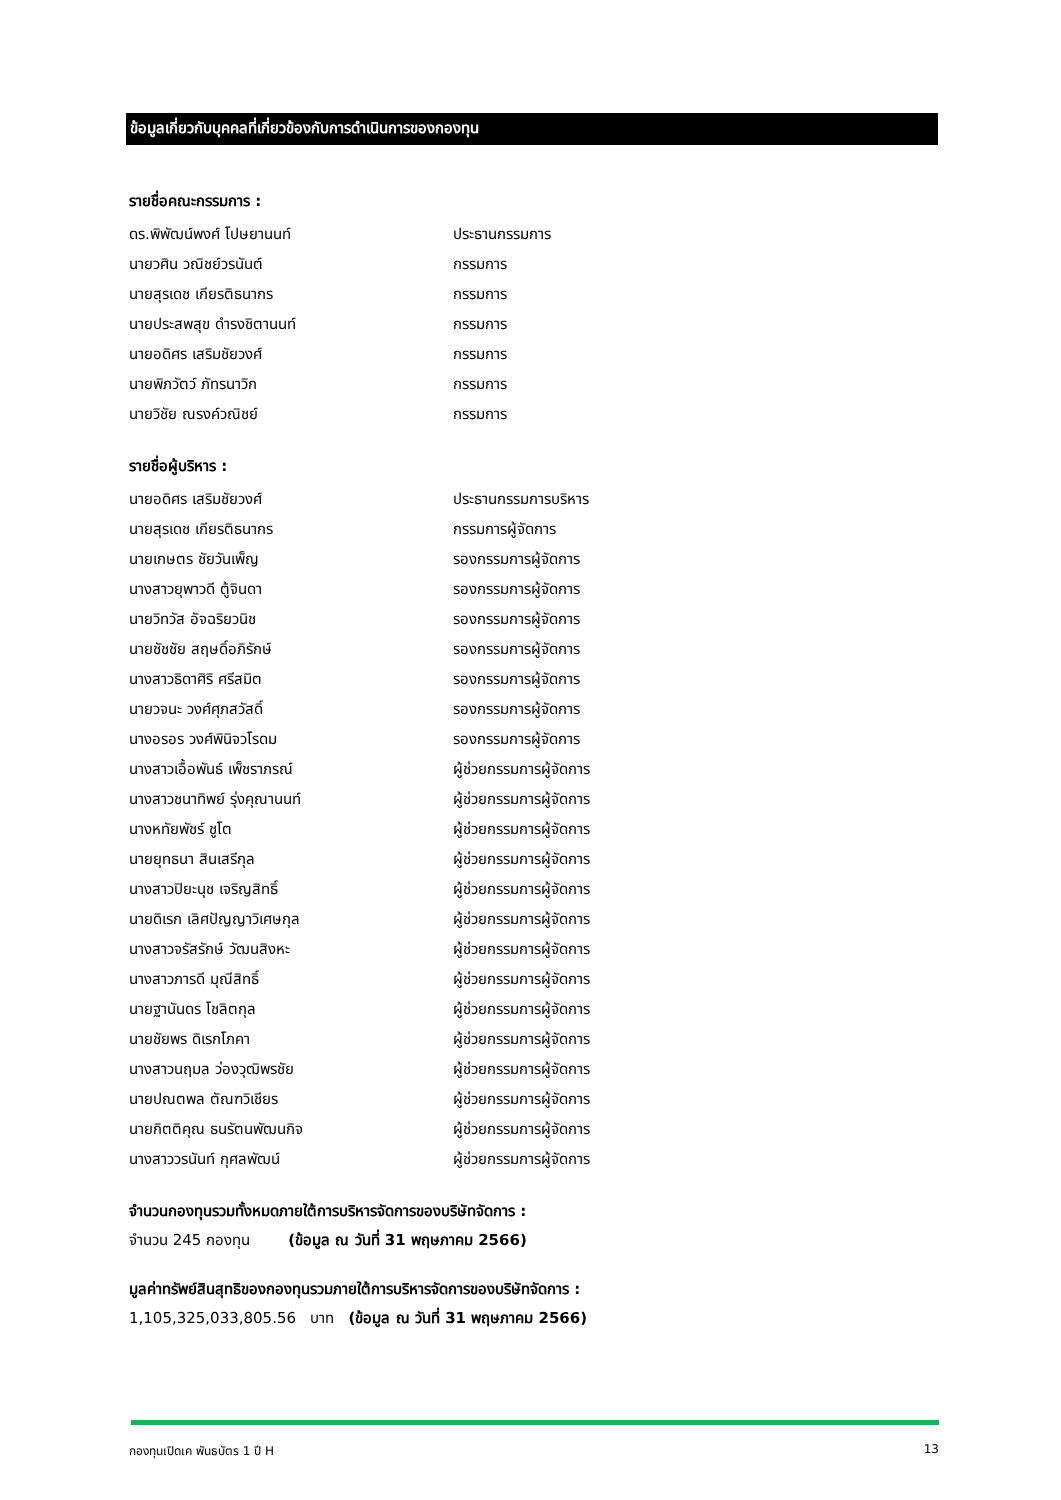ข้อมูลเกี่ยวกับบุคคลที่เกี่ยวข้องกับการดำเนินการของกองทุน
รายชื่อคณะกรรมการ :
| ดร.พิพัฒน์พงศ์ โปษยานนท์ | ประธานกรรมการ |
| นายวศิน วณิชย์วรนันต์ | กรรมการ |
| นายสุรเดช เกียรติธนากร | กรรมการ |
| นายประสพสุข ดำรงชิตานนท์ | กรรมการ |
| นายอดิศร เสริมชัยวงศ์ | กรรมการ |
| นายพิภวัตว์ ภัทรนาวิก | กรรมการ |
| นายวิชัย ณรงค์วณิชย์ | กรรมการ |
รายชื่อผู้บริหาร :
| นายอดิศร เสริมชัยวงศ์ | ประธานกรรมการบริหาร |
| นายสุรเดช เกียรติธนากร | กรรมการผู้จัดการ |
| นายเกษตร ชัยวันเพ็ญ | รองกรรมการผู้จัดการ |
| นางสาวยุพาวดี ตู้จินดา | รองกรรมการผู้จัดการ |
| นายวิทวัส อัจฉริยวนิช | รองกรรมการผู้จัดการ |
| นายชัชชัย สฤษดิ์อภิรักษ์ | รองกรรมการผู้จัดการ |
| นางสาวธิดาศิริ ศรีสมิต | รองกรรมการผู้จัดการ |
| นายวจนะ วงศ์ศุภสวัสดิ์ | รองกรรมการผู้จัดการ |
| นางอรอร วงศ์พินิจวโรดม | รองกรรมการผู้จัดการ |
| นางสาวเอื้อพันธ์ เพ็ชราภรณ์ | ผู้ช่วยกรรมการผู้จัดการ |
| นางสาวชนาทิพย์ รุ่งคุณานนท์ | ผู้ช่วยกรรมการผู้จัดการ |
| นางหทัยพัชร์ ชูโต | ผู้ช่วยกรรมการผู้จัดการ |
| นายยุทธนา สินเสรีกุล | ผู้ช่วยกรรมการผู้จัดการ |
| นางสาวปิยะนุช เจริญสิทธิ์ | ผู้ช่วยกรรมการผู้จัดการ |
| นายดิเรก เลิศปัญญาวิเศษกุล | ผู้ช่วยกรรมการผู้จัดการ |
| นางสาวจรัสรักษ์ วัฒนสิงหะ | ผู้ช่วยกรรมการผู้จัดการ |
| นางสาวภารดี มุณีสิทธิ์ | ผู้ช่วยกรรมการผู้จัดการ |
| นายฐานันดร โชลิตกุล | ผู้ช่วยกรรมการผู้จัดการ |
| นายชัยพร ดิเรกโภคา | ผู้ช่วยกรรมการผู้จัดการ |
| นางสาวนฤมล ว่องวุฒิพรชัย | ผู้ช่วยกรรมการผู้จัดการ |
| นายปณตพล ตัณฑวิเชียร | ผู้ช่วยกรรมการผู้จัดการ |
| นายกิตติคุณ ธนรัตนพัฒนกิจ | ผู้ช่วยกรรมการผู้จัดการ |
| นางสาววรนันท์ กุศลพัฒน์ | ผู้ช่วยกรรมการผู้จัดการ |
จำนวนกองทุนรวมทั้งหมดภายใต้การบริหารจัดการของบริษัทจัดการ :
จำนวน 245 กองทุน (ข้อมูล ณ วันที่ 31 พฤษภาคม 2566)
มูลค่าทรัพย์สินสุทธิของกองทุนรวมภายใต้การบริหารจัดการของบริษัทจัดการ :
1,105,325,033,805.56 บาท (ข้อมูล ณ วันที่ 31 พฤษภาคม 2566)
กองทุนเปิดเค พันธบัตร 1 ปี H 13